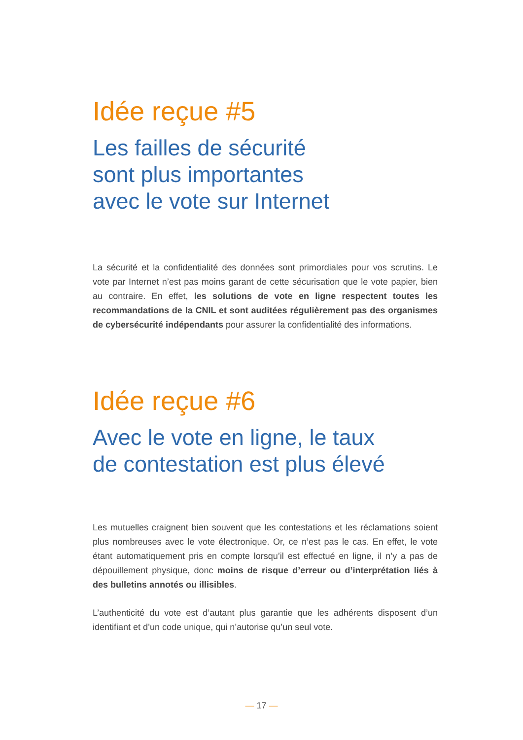Idée reçue #5
Les failles de sécurité
sont plus importantes
avec le vote sur Internet
La sécurité et la confidentialité des données sont primordiales pour vos scrutins. Le vote par Internet n’est pas moins garant de cette sécurisation que le vote papier, bien au contraire. En effet, les solutions de vote en ligne respectent toutes les recommandations de la CNIL et sont auditées régulièrement pas des organismes de cybersécurité indépendants pour assurer la confidentialité des informations.
Idée reçue #6
Avec le vote en ligne, le taux
de contestation est plus élevé
Les mutuelles craignent bien souvent que les contestations et les réclamations soient plus nombreuses avec le vote électronique. Or, ce n’est pas le cas. En effet, le vote étant automatiquement pris en compte lorsqu’il est effectué en ligne, il n’y a pas de dépouillement physique, donc moins de risque d’erreur ou d’interprétation liés à des bulletins annotés ou illisibles.
L’authenticité du vote est d’autant plus garantie que les adhérents disposent d’un identifiant et d’un code unique, qui n’autorise qu’un seul vote.
— 17 —